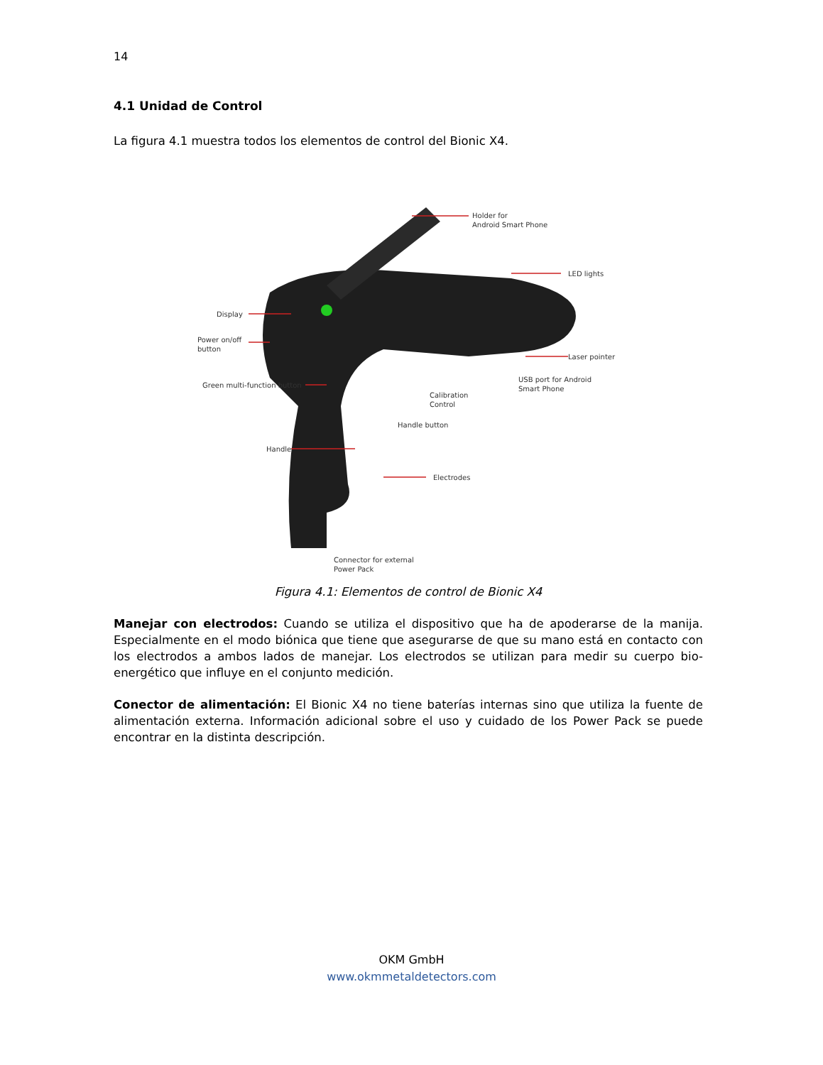14
4.1 Unidad de Control
La figura 4.1 muestra todos los elementos de control del Bionic X4.
Holder for
Android Smart Phone
LED lights
Display
Power on/off
button
Laser pointer
Green multi-function button
USB port for Android
Smart Phone
Calibration
Control
Handle button
Handle
Electrodes
Connector for external
Power Pack
Figura 4.1: Elementos de control de Bionic X4
Manejar con electrodos: Cuando se utiliza el dispositivo que ha de apoderarse de la manija. Especialmente en el modo biónica que tiene que asegurarse de que su mano está en contacto con los electrodos a ambos lados de manejar. Los electrodos se utilizan para medir su cuerpo bio-energético que influye en el conjunto medición.
Conector de alimentación: El Bionic X4 no tiene baterías internas sino que utiliza la fuente de alimentación externa. Información adicional sobre el uso y cuidado de los Power Pack se puede encontrar en la distinta descripción.
OKM GmbH
www.okmmetaldetectors.com